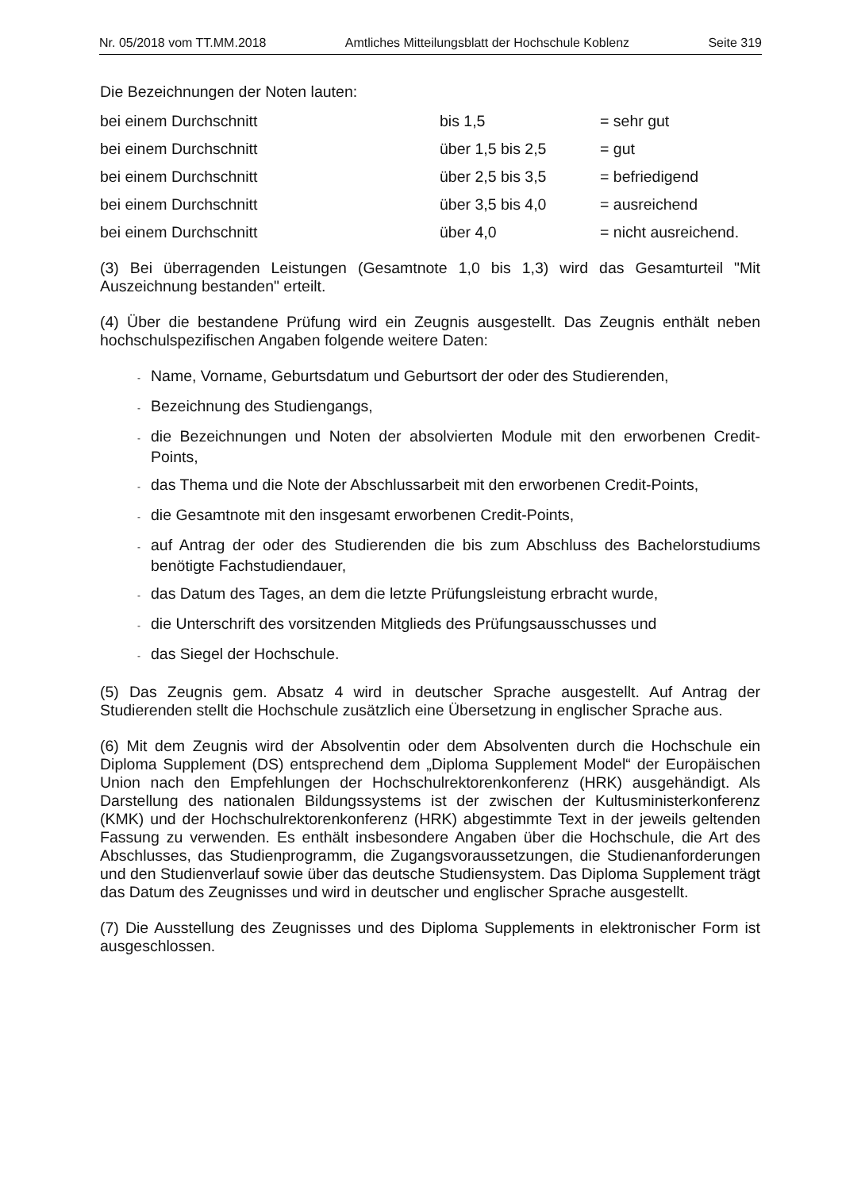Nr. 05/2018 vom TT.MM.2018 Amtliches Mitteilungsblatt der Hochschule Koblenz Seite 319
Die Bezeichnungen der Noten lauten:
bei einem Durchschnitt bis 1,5 = sehr gut
bei einem Durchschnitt über 1,5 bis 2,5 = gut
bei einem Durchschnitt über 2,5 bis 3,5 = befriedigend
bei einem Durchschnitt über 3,5 bis 4,0 = ausreichend
bei einem Durchschnitt über 4,0 = nicht ausreichend.
(3) Bei überragenden Leistungen (Gesamtnote 1,0 bis 1,3) wird das Gesamturteil "Mit Auszeichnung bestanden" erteilt.
(4) Über die bestandene Prüfung wird ein Zeugnis ausgestellt. Das Zeugnis enthält neben hochschulspezifischen Angaben folgende weitere Daten:
- Name, Vorname, Geburtsdatum und Geburtsort der oder des Studierenden,
- Bezeichnung des Studiengangs,
- die Bezeichnungen und Noten der absolvierten Module mit den erworbenen Credit-Points,
- das Thema und die Note der Abschlussarbeit mit den erworbenen Credit-Points,
- die Gesamtnote mit den insgesamt erworbenen Credit-Points,
- auf Antrag der oder des Studierenden die bis zum Abschluss des Bachelorstudiums benötigte Fachstudiendauer,
- das Datum des Tages, an dem die letzte Prüfungsleistung erbracht wurde,
- die Unterschrift des vorsitzenden Mitglieds des Prüfungsausschusses und
- das Siegel der Hochschule.
(5) Das Zeugnis gem. Absatz 4 wird in deutscher Sprache ausgestellt. Auf Antrag der Studierenden stellt die Hochschule zusätzlich eine Übersetzung in englischer Sprache aus.
(6) Mit dem Zeugnis wird der Absolventin oder dem Absolventen durch die Hochschule ein Diploma Supplement (DS) entsprechend dem „Diploma Supplement Model“ der Europäischen Union nach den Empfehlungen der Hochschulrektorenkonferenz (HRK) ausgehändigt. Als Darstellung des nationalen Bildungssystems ist der zwischen der Kultusministerkonferenz (KMK) und der Hochschulrektorenkonferenz (HRK) abgestimmte Text in der jeweils geltenden Fassung zu verwenden. Es enthält insbesondere Angaben über die Hochschule, die Art des Abschlusses, das Studienprogramm, die Zugangsvoraussetzungen, die Studienanforderungen und den Studienverlauf sowie über das deutsche Studiensystem. Das Diploma Supplement trägt das Datum des Zeugnisses und wird in deutscher und englischer Sprache ausgestellt.
(7) Die Ausstellung des Zeugnisses und des Diploma Supplements in elektronischer Form ist ausgeschlossen.